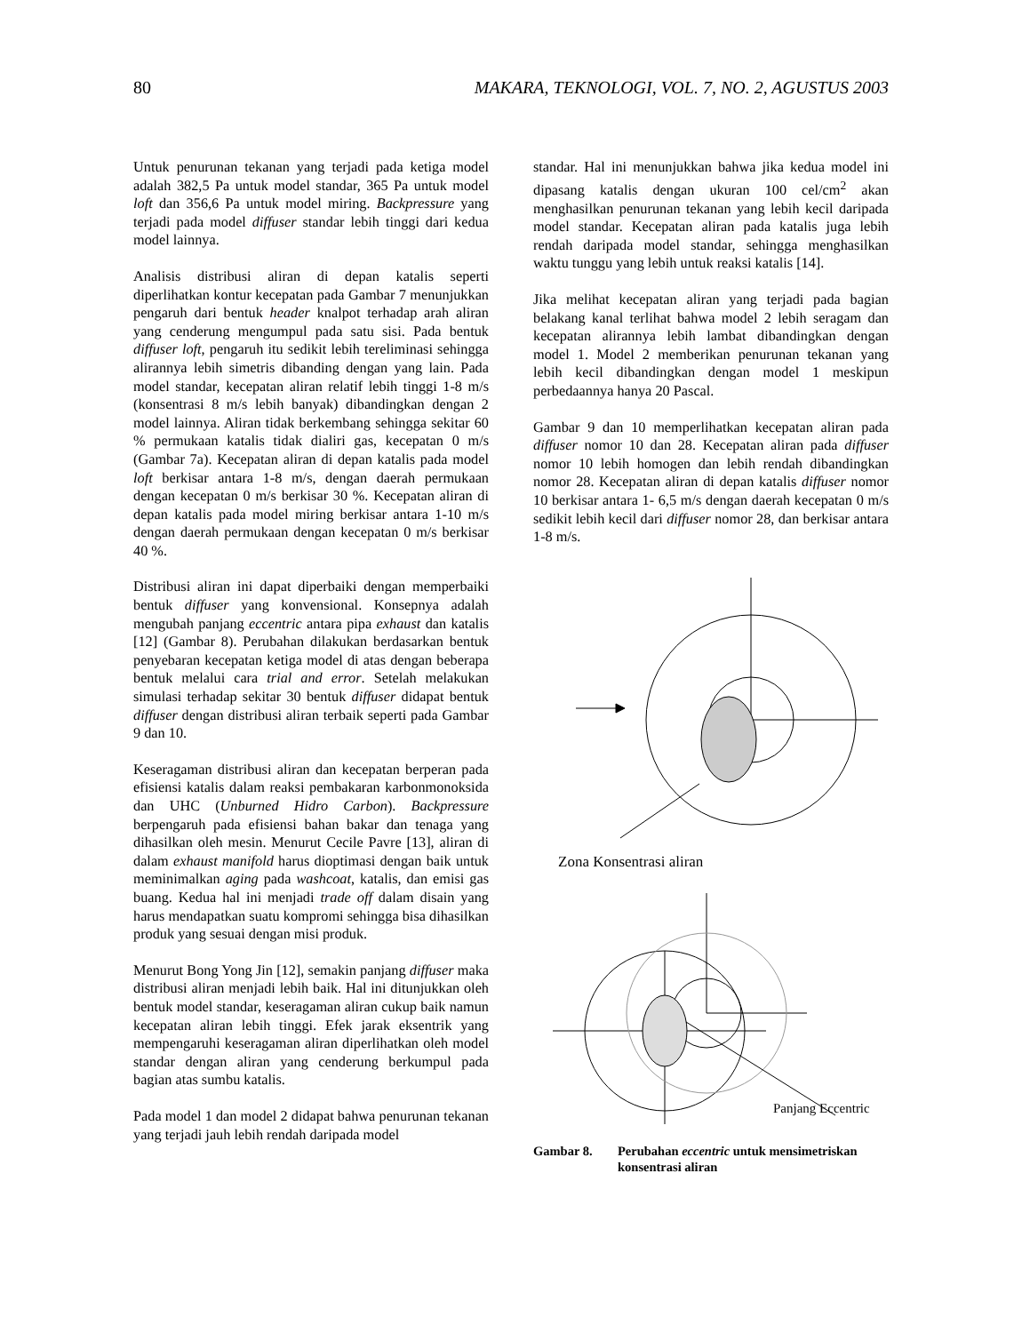80 MAKARA, TEKNOLOGI, VOL. 7, NO. 2, AGUSTUS 2003
Untuk penurunan tekanan yang terjadi pada ketiga model adalah 382,5 Pa untuk model standar, 365 Pa untuk model loft dan 356,6 Pa untuk model miring. Backpressure yang terjadi pada model diffuser standar lebih tinggi dari kedua model lainnya.
Analisis distribusi aliran di depan katalis seperti diperlihatkan kontur kecepatan pada Gambar 7 menunjukkan pengaruh dari bentuk header knalpot terhadap arah aliran yang cenderung mengumpul pada satu sisi. Pada bentuk diffuser loft, pengaruh itu sedikit lebih tereliminasi sehingga alirannya lebih simetris dibanding dengan yang lain. Pada model standar, kecepatan aliran relatif lebih tinggi 1-8 m/s (konsentrasi 8 m/s lebih banyak) dibandingkan dengan 2 model lainnya. Aliran tidak berkembang sehingga sekitar 60 % permukaan katalis tidak dialiri gas, kecepatan 0 m/s (Gambar 7a). Kecepatan aliran di depan katalis pada model loft berkisar antara 1-8 m/s, dengan daerah permukaan dengan kecepatan 0 m/s berkisar 30 %. Kecepatan aliran di depan katalis pada model miring berkisar antara 1-10 m/s dengan daerah permukaan dengan kecepatan 0 m/s berkisar 40 %.
Distribusi aliran ini dapat diperbaiki dengan memperbaiki bentuk diffuser yang konvensional. Konsepnya adalah mengubah panjang eccentric antara pipa exhaust dan katalis [12] (Gambar 8). Perubahan dilakukan berdasarkan bentuk penyebaran kecepatan ketiga model di atas dengan beberapa bentuk melalui cara trial and error. Setelah melakukan simulasi terhadap sekitar 30 bentuk diffuser didapat bentuk diffuser dengan distribusi aliran terbaik seperti pada Gambar 9 dan 10.
Keseragaman distribusi aliran dan kecepatan berperan pada efisiensi katalis dalam reaksi pembakaran karbonmonoksida dan UHC (Unburned Hidro Carbon). Backpressure berpengaruh pada efisiensi bahan bakar dan tenaga yang dihasilkan oleh mesin. Menurut Cecile Pavre [13], aliran di dalam exhaust manifold harus dioptimasi dengan baik untuk meminimalkan aging pada washcoat, katalis, dan emisi gas buang. Kedua hal ini menjadi trade off dalam disain yang harus mendapatkan suatu kompromi sehingga bisa dihasilkan produk yang sesuai dengan misi produk.
Menurut Bong Yong Jin [12], semakin panjang diffuser maka distribusi aliran menjadi lebih baik. Hal ini ditunjukkan oleh bentuk model standar, keseragaman aliran cukup baik namun kecepatan aliran lebih tinggi. Efek jarak eksentrik yang mempengaruhi keseragaman aliran diperlihatkan oleh model standar dengan aliran yang cenderung berkumpul pada bagian atas sumbu katalis.
Pada model 1 dan model 2 didapat bahwa penurunan tekanan yang terjadi jauh lebih rendah daripada model
standar. Hal ini menunjukkan bahwa jika kedua model ini dipasang katalis dengan ukuran 100 cel/cm<sup>2</sup> akan menghasilkan penurunan tekanan yang lebih kecil daripada model standar. Kecepatan aliran pada katalis juga lebih rendah daripada model standar, sehingga menghasilkan waktu tunggu yang lebih untuk reaksi katalis [14].
Jika melihat kecepatan aliran yang terjadi pada bagian belakang kanal terlihat bahwa model 2 lebih seragam dan kecepatan alirannya lebih lambat dibandingkan dengan model 1. Model 2 memberikan penurunan tekanan yang lebih kecil dibandingkan dengan model 1 meskipun perbedaannya hanya 20 Pascal.
Gambar 9 dan 10 memperlihatkan kecepatan aliran pada diffuser nomor 10 dan 28. Kecepatan aliran pada diffuser nomor 10 lebih homogen dan lebih rendah dibandingkan nomor 28. Kecepatan aliran di depan katalis diffuser nomor 10 berkisar antara 1- 6,5 m/s dengan daerah kecepatan 0 m/s sedikit lebih kecil dari diffuser nomor 28, dan berkisar antara 1-8 m/s.
Zona Konsentrasi aliran
Panjang Eccentric
Gambar 8. Perubahan eccentric untuk mensimetriskan konsentrasi aliran